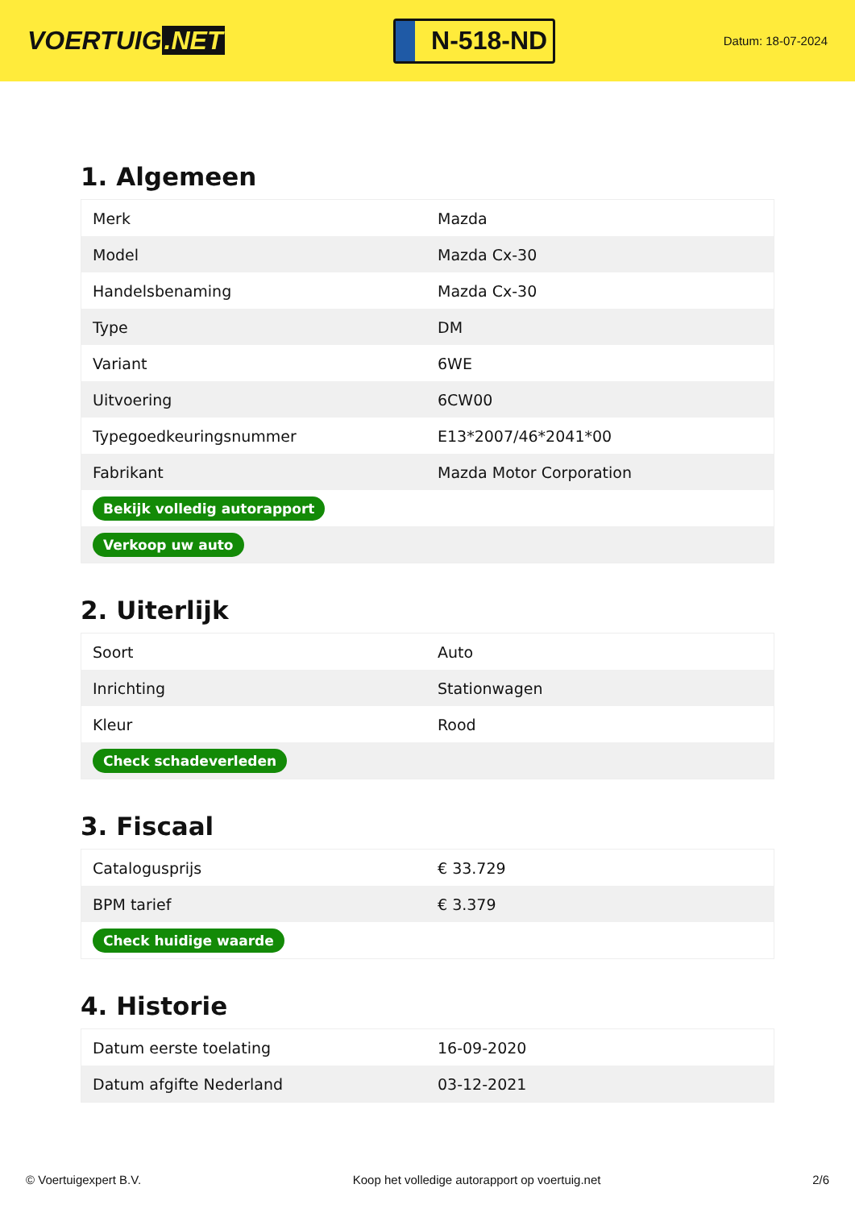VOERTUIG.NET
N-518-ND
Datum: 18-07-2024
1. Algemeen
| Merk | Mazda |
| Model | Mazda Cx-30 |
| Handelsbenaming | Mazda Cx-30 |
| Type | DM |
| Variant | 6WE |
| Uitvoering | 6CW00 |
| Typegoedkeuringsnummer | E13*2007/46*2041*00 |
| Fabrikant | Mazda Motor Corporation |
| Bekijk volledig autorapport | |
| Verkoop uw auto | |
2. Uiterlijk
| Soort | Auto |
| Inrichting | Stationwagen |
| Kleur | Rood |
| Check schadeverleden | |
3. Fiscaal
| Catalogusprijs | € 33.729 |
| BPM tarief | € 3.379 |
| Check huidige waarde | |
4. Historie
| Datum eerste toelating | 16-09-2020 |
| Datum afgifte Nederland | 03-12-2021 |
© Voertuigexpert B.V. Koop het volledige autorapport op voertuig.net 2/6